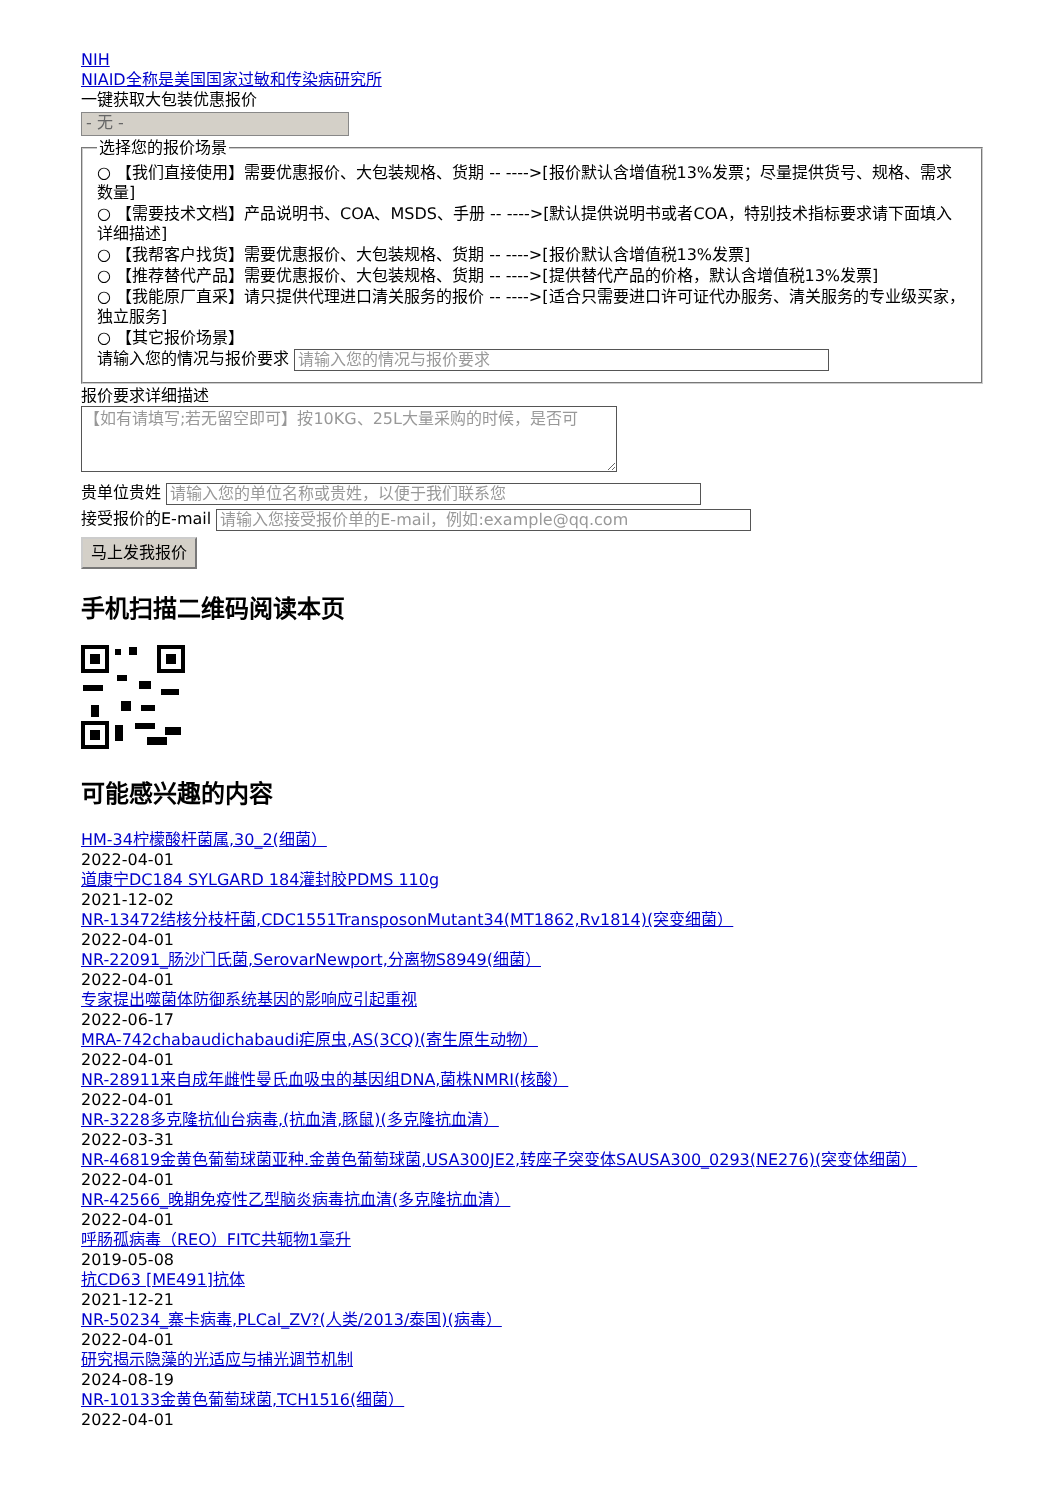NIH
NIAID全称是美国国家过敏和传染病研究所
一键获取大包装优惠报价
- 无 -
选择您的报价场景
○ 【我们直接使用】需要优惠报价、大包装规格、货期 -- ---->[报价默认含增值税13%发票；尽量提供货号、规格、需求数量]
○ 【需要技术文档】产品说明书、COA、MSDS、手册 -- ---->[默认提供说明书或者COA，特别技术指标要求请下面填入详细描述]
○ 【我帮客户找货】需要优惠报价、大包装规格、货期 -- ---->[报价默认含增值税13%发票]
○ 【推荐替代产品】需要优惠报价、大包装规格、货期 -- ---->[提供替代产品的价格，默认含增值税13%发票]
○ 【我能原厂直采】请只提供代理进口清关服务的报价 -- ---->[适合只需要进口许可证代办服务、清关服务的专业级买家，独立服务]
○ 【其它报价场景】
请输入您的情况与报价要求 请输入您的情况与报价要求
报价要求详细描述
【如有请填写;若无留空即可】按10KG、25L大量采购的时候，是否可
贵单位贵姓 请输入您的单位名称或贵姓，以便于我们联系您
接受报价的E-mail 请输入您接受报价单的E-mail，例如:example@qq.com
马上发我报价
手机扫描二维码阅读本页
可能感兴趣的内容
HM-34柠檬酸杆菌属,30_2(细菌）
2022-04-01
道康宁DC184 SYLGARD 184灌封胶PDMS 110g
2021-12-02
NR-13472结核分枝杆菌,CDC1551TransposonMutant34(MT1862,Rv1814)(突变细菌）
2022-04-01
NR-22091_肠沙门氏菌,SerovarNewport,分离物S8949(细菌）
2022-04-01
专家提出噬菌体防御系统基因的影响应引起重视
2022-06-17
MRA-742chabaudichabaudi疟原虫,AS(3CQ)(寄生原生动物）
2022-04-01
NR-28911来自成年雌性曼氏血吸虫的基因组DNA,菌株NMRI(核酸）
2022-04-01
NR-3228多克隆抗仙台病毒,(抗血清,豚鼠)(多克隆抗血清）
2022-03-31
NR-46819金黄色葡萄球菌亚种.金黄色葡萄球菌,USA300JE2,转座子突变体SAUSA300_0293(NE276)(突变体细菌）
2022-04-01
NR-42566_晚期免疫性乙型脑炎病毒抗血清(多克隆抗血清）
2022-04-01
呼肠孤病毒（REO）FITC共轭物1毫升
2019-05-08
抗CD63 [ME491]抗体
2021-12-21
NR-50234_寨卡病毒,PLCal_ZV?(人类/2013/泰国)(病毒）
2022-04-01
研究揭示隐藻的光适应与捕光调节机制
2024-08-19
NR-10133金黄色葡萄球菌,TCH1516(细菌）
2022-04-01